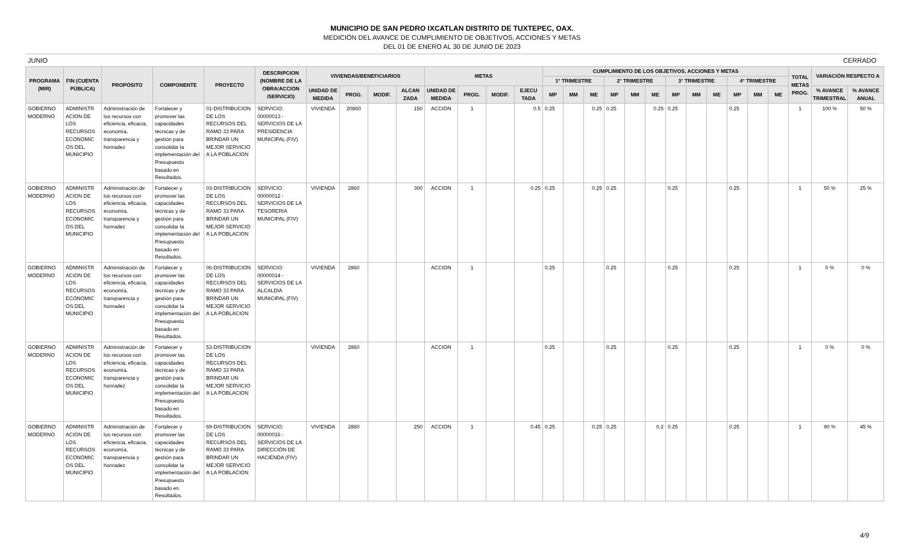MUNICIPIO DE SAN PEDRO IXCATLAN DISTRITO DE TUXTEPEC, OAX.
MEDICIÓN DEL AVANCE DE CUMPLIMIENTO DE OBJETIVOS, ACCIONES Y METAS
DEL 01 DE ENERO AL 30 DE JUNIO DE 2023
JUNIO CERRADO
| PROGRAMA (MIR) | FIN (CUENTA PÚBLICA) | PROPÓSITO | COMPONENTE | PROYECTO | DESCRIPCION (NOMBRE DE LA OBRA/ACCION /SERVICIO) | VIVIENDAS/BENEFICIARIOS | | | | METAS | | | | CUMPLIMIENTO DE LOS OBJETIVOS, ACCIONES Y METAS | | | | | | | | | | | | TOTAL METAS PROG. | VARIACIÓN RESPECTO A | |
| --- | --- | --- | --- | --- | --- | --- | --- | --- | --- | --- | --- | --- | --- | --- | --- | --- | --- | --- | --- | --- | --- | --- | --- | --- | --- | --- | --- | --- |
| | | | | | | | | | | | | | | 1° TRIMESTRE | | | 2° TRIMESTRE | | | 3° TRIMESTRE | | | 4° TRIMESTRE | | | | | |
| | | | | | | UNIDAD DE MEDIDA | PROG. | MODIF. | ALCAN ZADA | UNIDAD DE MEDIDA | PROG. | MODIF. | EJECU TADA | MP | MM | ME | MP | MM | ME | MP | MM | ME | MP | MM | ME | | % AVANCE TRIMESTRAL | % AVANCE ANUAL |
| GOBIERNO MODERNO | ADMINISTR ACION DE LOS RECURSOS ECONOMIC OS DEL MUNICIPIO | Administración de los recursos con eficiencia, eficacia, economía, transparencia y honradez | Fortalecer y promover las capacidades técnicas y de gestión para consolidar la implementación del Presupuesto basado en Resultados. | 01-DISTRIBUCION DE LOS RECURSOS DEL RAMO 33 PARA BRINDAR UN MEJOR SERVICIO A LA POBLACION | SERVICIO: 00000013 - SERVICIOS DE LA PRESIDENCIA MUNICIPAL (FIV) | VIVIENDA | 20860 | | 150 | ACCION | 1 | | 0.5 | 0.25 | | 0.25 | 0.25 | | 0.25 | 0.25 | | | 0.25 | | | 1 | 100 % | 50 % |
| GOBIERNO MODERNO | ADMINISTR ACION DE LOS RECURSOS ECONOMIC OS DEL MUNICIPIO | Administración de los recursos con eficiencia, eficacia, economía, transparencia y honradez | Fortalecer y promover las capacidades técnicas y de gestión para consolidar la implementación del Presupuesto basado en Resultados. | 03-DISTRIBUCION DE LOS RECURSOS DEL RAMO 33 PARA BRINDAR UN MEJOR SERVICIO A LA POBLACION | SERVICIO: 00000012 - SERVICIOS DE LA TESORERIA MUNICIPAL (FIV) | VIVIENDA | 2860 | | 300 | ACCION | 1 | | 0.25 | 0.25 | | 0.25 | 0.25 | | | 0.25 | | | 0.25 | | | 1 | 50 % | 25 % |
| GOBIERNO MODERNO | ADMINISTR ACION DE LOS RECURSOS ECONOMIC OS DEL MUNICIPIO | Administración de los recursos con eficiencia, eficacia, economía, transparencia y honradez | Fortalecer y promover las capacidades técnicas y de gestión para consolidar la implementación del Presupuesto basado en Resultados. | 06-DISTRIBUCION DE LOS RECURSOS DEL RAMO 33 PARA BRINDAR UN MEJOR SERVICIO A LA POBLACION | SERVICIO: 00000014 - SERVICIOS DE LA ALCALDIA MUNICIPAL (FIV) | VIVIENDA | 2860 | | | ACCION | 1 | | | 0.25 | | | 0.25 | | | 0.25 | | | 0.25 | | | 1 | 0 % | 0 % |
| GOBIERNO MODERNO | ADMINISTR ACION DE LOS RECURSOS ECONOMIC OS DEL MUNICIPIO | Administración de los recursos con eficiencia, eficacia, economía, transparencia y honradez | Fortalecer y promover las capacidades técnicas y de gestión para consolidar la implementación del Presupuesto basado en Resultados. | 53-DISTRIBUCION DE LOS RECURSOS DEL RAMO 33 PARA BRINDAR UN MEJOR SERVICIO A LA POBLACION | | VIVIENDA | 2860 | | | ACCION | 1 | | | 0.25 | | | 0.25 | | | 0.25 | | | 0.25 | | | 1 | 0 % | 0 % |
| GOBIERNO MODERNO | ADMINISTR ACION DE LOS RECURSOS ECONOMIC OS DEL MUNICIPIO | Administración de los recursos con eficiencia, eficacia, economía, transparencia y honradez | Fortalecer y promover las capacidades técnicas y de gestión para consolidar la implementación del Presupuesto basado en Resultados. | 69-DISTRIBUCION DE LOS RECURSOS DEL RAMO 33 PARA BRINDAR UN MEJOR SERVICIO A LA POBLACION | SERVICIO: 00000016 - SERVICIOS DE LA DIRECCIÓN DE HACIENDA (FIV) | VIVIENDA | 2860 | | 250 | ACCION | 1 | | 0.45 | 0.25 | | 0.25 | 0.25 | | 0.2 | 0.25 | | | 0.25 | | | 1 | 90 % | 45 % |
4/9